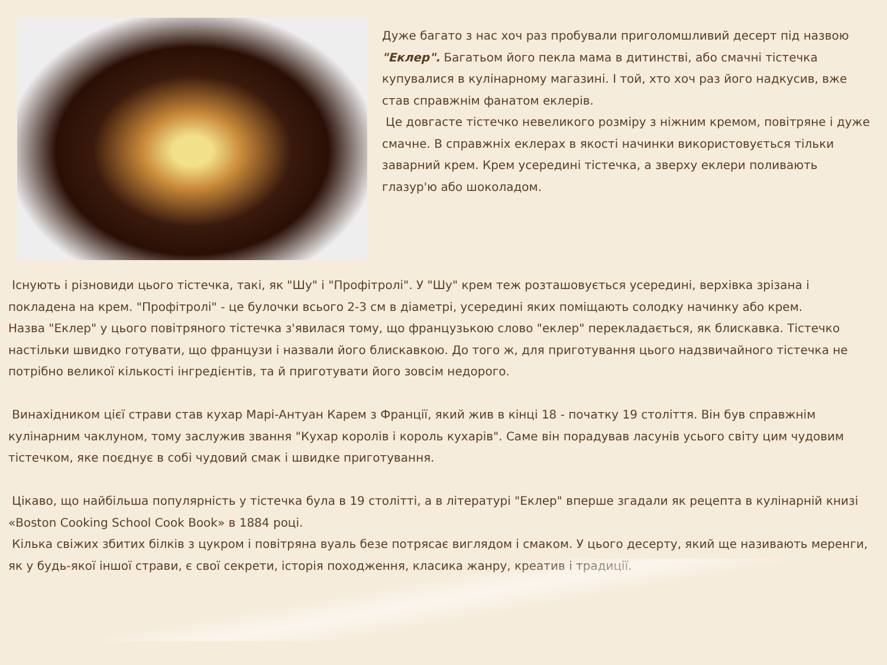Дуже багато з нас хоч раз пробували приголомшливий десерт під назвою "Еклер". Багатьом його пекла мама в дитинстві, або смачні тістечка купувалися в кулінарному магазині. І той, хто хоч раз його надкусив, вже став справжнім фанатом еклерів.
Це довгасте тістечко невеликого розміру з ніжним кремом, повітряне і дуже смачне. В справжніх еклерах в якості начинки використовується тільки заварний крем. Крем усередині тістечка, а зверху еклери поливають глазур'ю або шоколадом.
Існують і різновиди цього тістечка, такі, як "Шу" і "Профітролі". У "Шу" крем теж розташовується усередині, верхівка зрізана і покладена на крем. "Профітролі" - це булочки всього 2-3 см в діаметрі, усередині яких поміщають солодку начинку або крем.
Назва "Еклер" у цього повітряного тістечка з'явилася тому, що французькою слово "еклер" перекладається, як блискавка. Тістечко настільки швидко готувати, що французи і назвали його блискавкою. До того ж, для приготування цього надзвичайного тістечка не потрібно великої кількості інгредієнтів, та й приготувати його зовсім недорого.
Винахідником цієї страви став кухар Марі-Антуан Карем з Франції, який жив в кінці 18 - початку 19 століття. Він був справжнім кулінарним чаклуном, тому заслужив звання "Кухар королів і король кухарів". Саме він порадував ласунів усього світу цим чудовим тістечком, яке поєднує в собі чудовий смак і швидке приготування.
Цікаво, що найбільша популярність у тістечка була в 19 столітті, а в літературі "Еклер" вперше згадали як рецепта в кулінарній книзі «Boston Cooking School Cook Book» в 1884 році.
Кілька свіжих збитих білків з цукром і повітряна вуаль безе потрясає виглядом і смаком. У цього десерту, який ще називають меренги, як у будь-якої іншої страви, є свої секрети, історія походження, класика жанру, креатив і традиції.